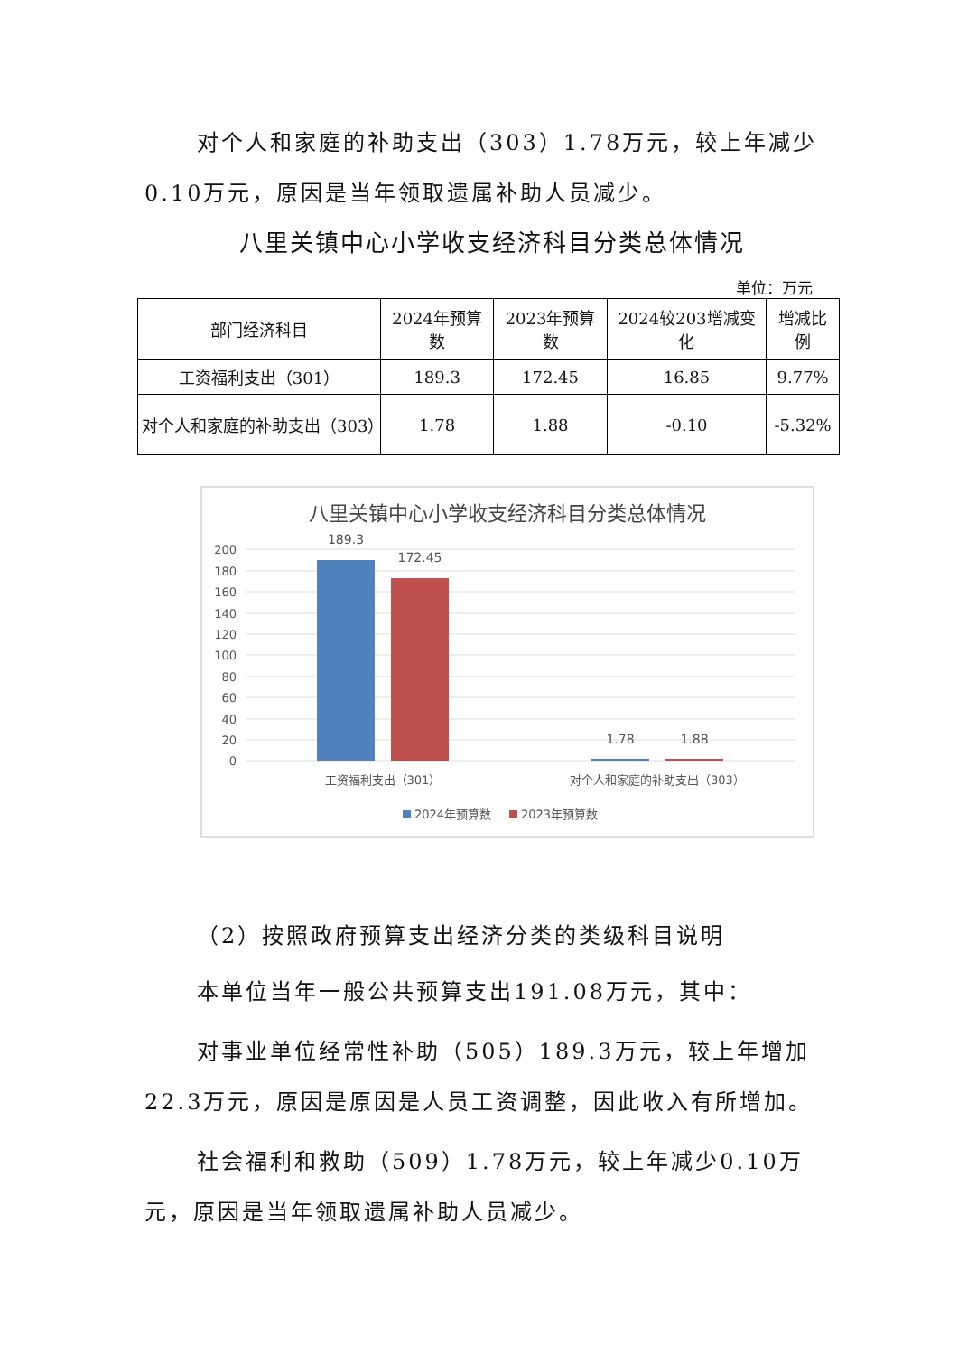对个人和家庭的补助支出（303）1.78万元，较上年减少0.10万元，原因是当年领取遗属补助人员减少。
八里关镇中心小学收支经济科目分类总体情况
单位：万元
| 部门经济科目 | 2024年预算数 | 2023年预算数 | 2024较203增减变化 | 增减比例 |
| --- | --- | --- | --- | --- |
| 工资福利支出（301） | 189.3 | 172.45 | 16.85 | 9.77% |
| 对个人和家庭的补助支出（303） | 1.78 | 1.88 | -0.10 | -5.32% |
八里关镇中心小学收支经济科目分类总体情况
200
180
160
140
120
100
80
60
40
20
0
189.3
172.45
1.78
1.88
工资福利支出（301）
对个人和家庭的补助支出（303）
2024年预算数
2023年预算数
（2）按照政府预算支出经济分类的类级科目说明
本单位当年一般公共预算支出191.08万元，其中：
对事业单位经常性补助（505）189.3万元，较上年增加22.3万元，原因是原因是人员工资调整，因此收入有所增加。
社会福利和救助（509）1.78万元，较上年减少0.10万元，原因是当年领取遗属补助人员减少。